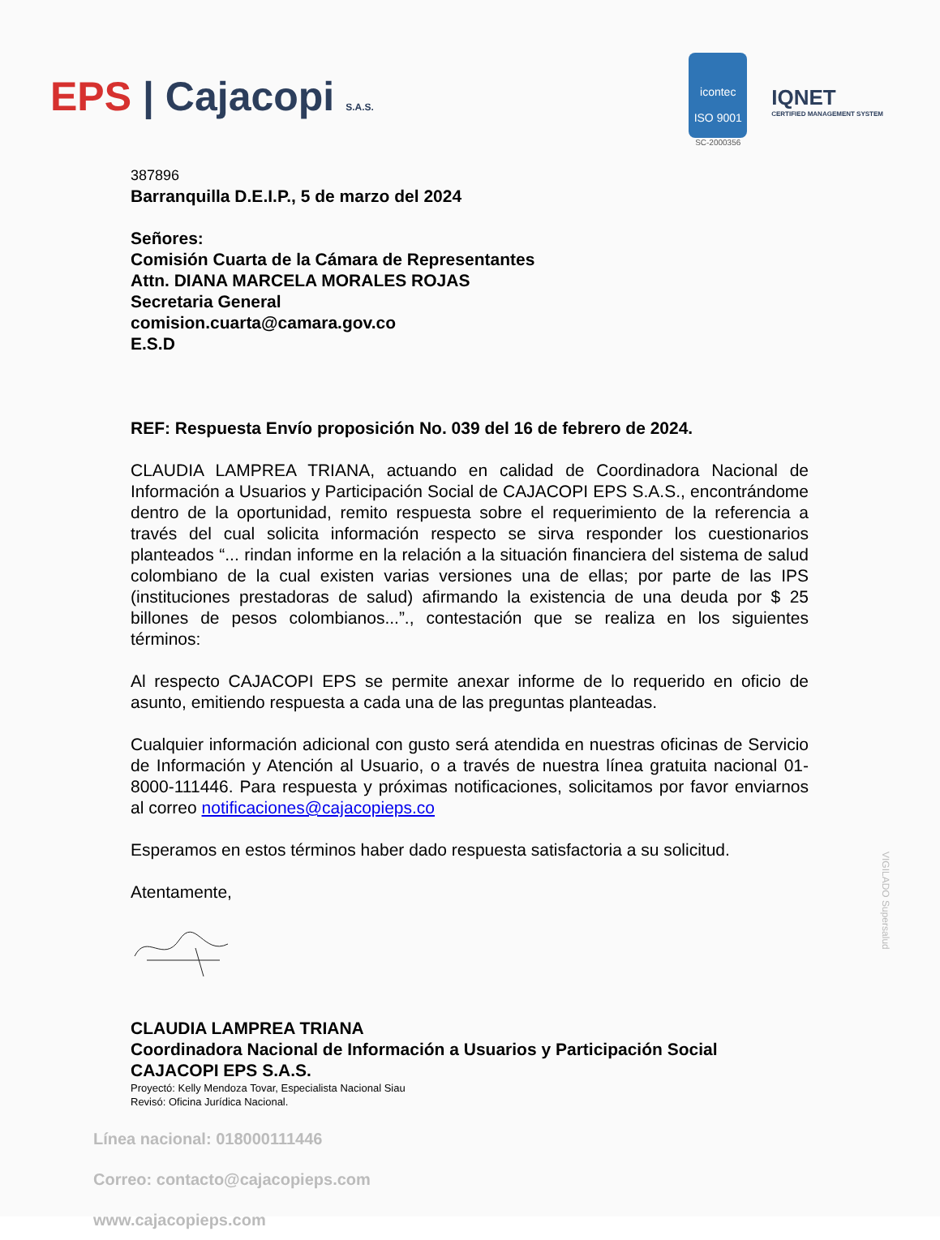EPS | Cajacopi S.A.S.
icontec
ISO 9001
SC-2000356
IQNET
CERTIFIED MANAGEMENT SYSTEM
387896
Barranquilla D.E.I.P., 5 de marzo del 2024
Señores:
Comisión Cuarta de la Cámara de Representantes
Attn. DIANA MARCELA MORALES ROJAS
Secretaria General
comision.cuarta@camara.gov.co
E.S.D
REF: Respuesta Envío proposición No. 039 del 16 de febrero de 2024.
CLAUDIA LAMPREA TRIANA, actuando en calidad de Coordinadora Nacional de Información a Usuarios y Participación Social de CAJACOPI EPS S.A.S., encontrándome dentro de la oportunidad, remito respuesta sobre el requerimiento de la referencia a través del cual solicita información respecto se sirva responder los cuestionarios planteados “... rindan informe en la relación a la situación financiera del sistema de salud colombiano de la cual existen varias versiones una de ellas; por parte de las IPS (instituciones prestadoras de salud) afirmando la existencia de una deuda por $ 25 billones de pesos colombianos...”., contestación que se realiza en los siguientes términos:
Al respecto CAJACOPI EPS se permite anexar informe de lo requerido en oficio de asunto, emitiendo respuesta a cada una de las preguntas planteadas.
Cualquier información adicional con gusto será atendida en nuestras oficinas de Servicio de Información y Atención al Usuario, o a través de nuestra línea gratuita nacional 01-8000-111446. Para respuesta y próximas notificaciones, solicitamos por favor enviarnos al correo notificaciones@cajacopieps.co
Esperamos en estos términos haber dado respuesta satisfactoria a su solicitud.
Atentamente,
CLAUDIA LAMPREA TRIANA
Coordinadora Nacional de Información a Usuarios y Participación Social
CAJACOPI EPS S.A.S.
Proyectó: Kelly Mendoza Tovar, Especialista Nacional Siau
Revisó: Oficina Jurídica Nacional.
Línea nacional: 018000111446
Correo: contacto@cajacopieps.com
www.cajacopieps.com
VIGILADO Supersalud